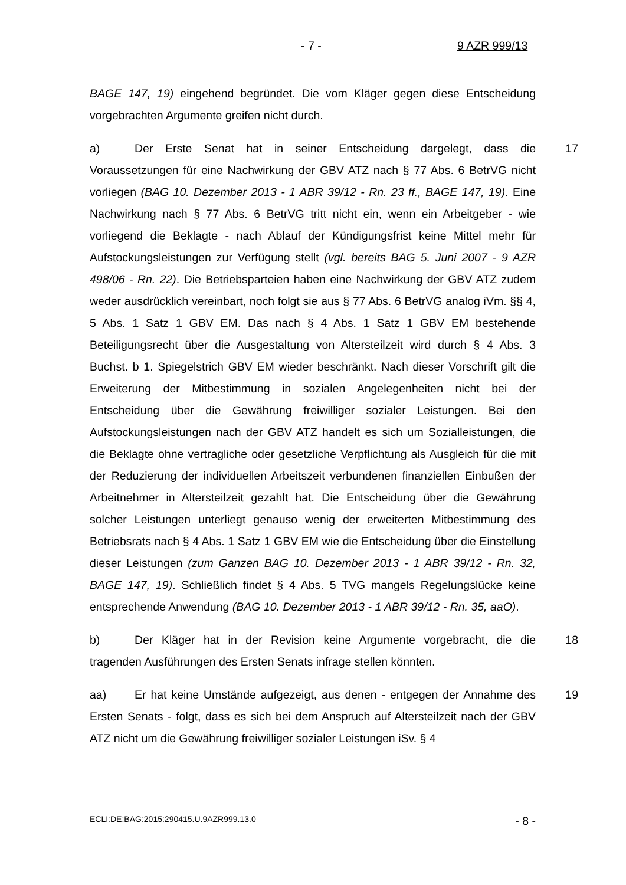- 7 - 9 AZR 999/13
BAGE 147, 19) eingehend begründet. Die vom Kläger gegen diese Entscheidung vorgebrachten Argumente greifen nicht durch.
17 a) Der Erste Senat hat in seiner Entscheidung dargelegt, dass die Voraussetzungen für eine Nachwirkung der GBV ATZ nach § 77 Abs. 6 BetrVG nicht vorliegen (BAG 10. Dezember 2013 - 1 ABR 39/12 - Rn. 23 ff., BAGE 147, 19). Eine Nachwirkung nach § 77 Abs. 6 BetrVG tritt nicht ein, wenn ein Arbeitgeber - wie vorliegend die Beklagte - nach Ablauf der Kündigungsfrist keine Mittel mehr für Aufstockungsleistungen zur Verfügung stellt (vgl. bereits BAG 5. Juni 2007 - 9 AZR 498/06 - Rn. 22). Die Betriebsparteien haben eine Nachwirkung der GBV ATZ zudem weder ausdrücklich vereinbart, noch folgt sie aus § 77 Abs. 6 BetrVG analog iVm. §§ 4, 5 Abs. 1 Satz 1 GBV EM. Das nach § 4 Abs. 1 Satz 1 GBV EM bestehende Beteiligungsrecht über die Ausgestaltung von Altersteilzeit wird durch § 4 Abs. 3 Buchst. b 1. Spiegelstrich GBV EM wieder beschränkt. Nach dieser Vorschrift gilt die Erweiterung der Mitbestimmung in sozialen Angelegenheiten nicht bei der Entscheidung über die Gewährung freiwilliger sozialer Leistungen. Bei den Aufstockungsleistungen nach der GBV ATZ handelt es sich um Sozialleistungen, die die Beklagte ohne vertragliche oder gesetzliche Verpflichtung als Ausgleich für die mit der Reduzierung der individuellen Arbeitszeit verbundenen finanziellen Einbußen der Arbeitnehmer in Altersteilzeit gezahlt hat. Die Entscheidung über die Gewährung solcher Leistungen unterliegt genauso wenig der erweiterten Mitbestimmung des Betriebsrats nach § 4 Abs. 1 Satz 1 GBV EM wie die Entscheidung über die Einstellung dieser Leistungen (zum Ganzen BAG 10. Dezember 2013 - 1 ABR 39/12 - Rn. 32, BAGE 147, 19). Schließlich findet § 4 Abs. 5 TVG mangels Regelungslücke keine entsprechende Anwendung (BAG 10. Dezember 2013 - 1 ABR 39/12 - Rn. 35, aaO).
18 b) Der Kläger hat in der Revision keine Argumente vorgebracht, die die tragenden Ausführungen des Ersten Senats infrage stellen könnten.
19 aa) Er hat keine Umstände aufgezeigt, aus denen - entgegen der Annahme des Ersten Senats - folgt, dass es sich bei dem Anspruch auf Altersteilzeit nach der GBV ATZ nicht um die Gewährung freiwilliger sozialer Leistungen iSv. § 4
ECLI:DE:BAG:2015:290415.U.9AZR999.13.0 - 8 -